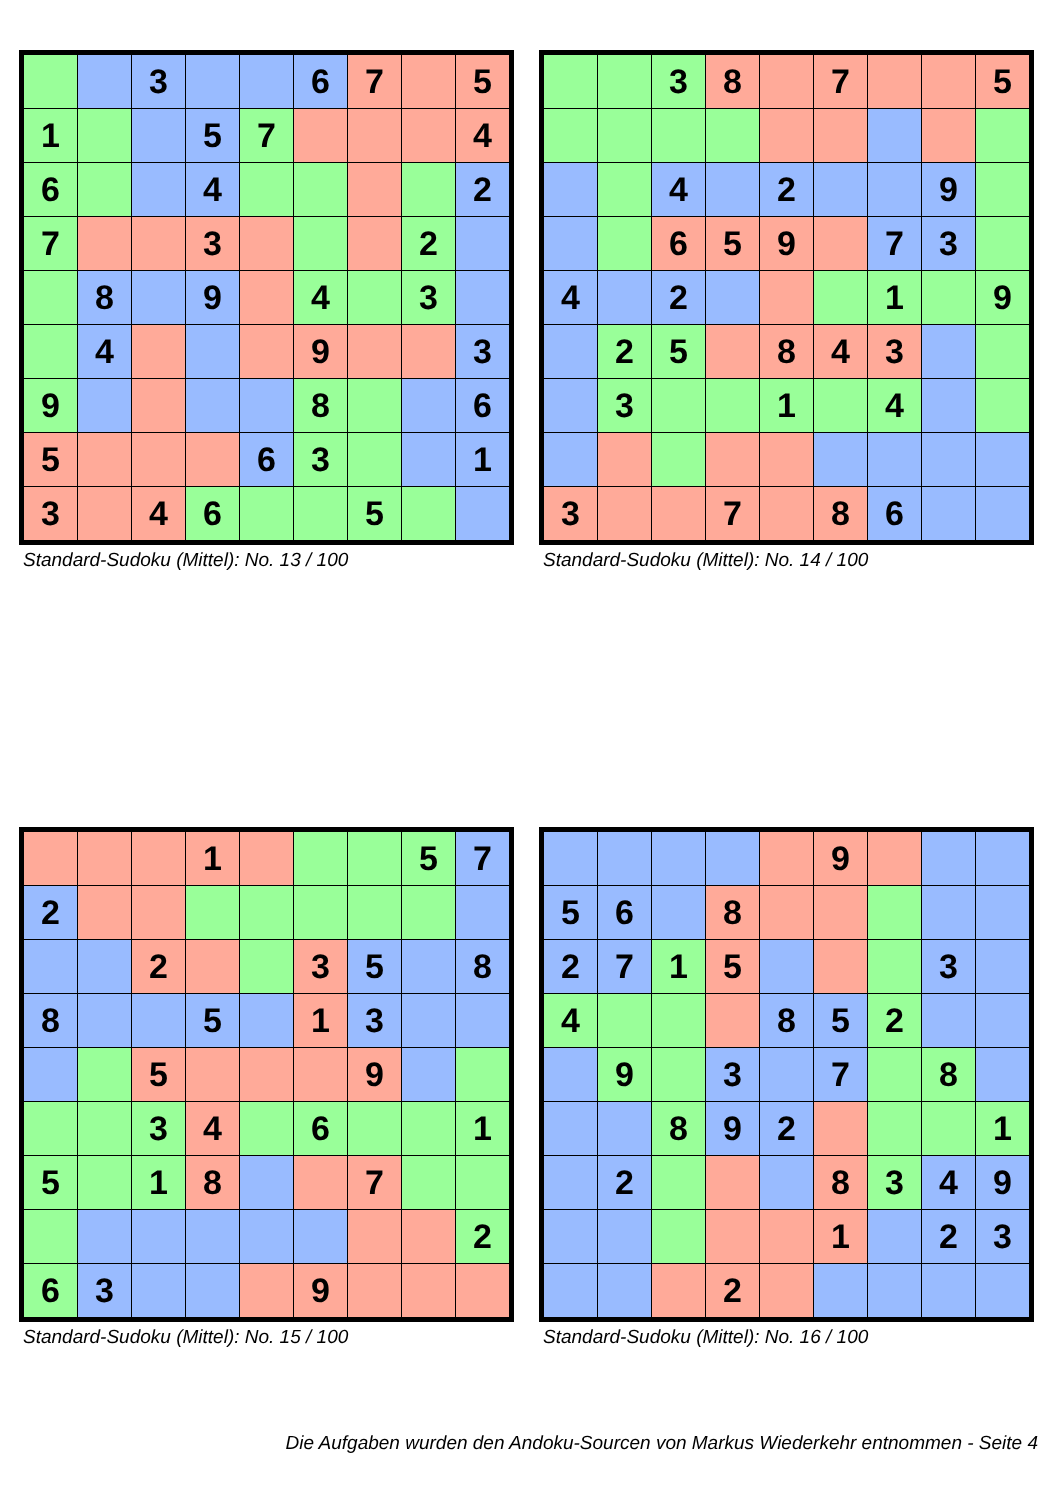| | | 3 | | | 6 | 7 | | 5 |
| 1 | | | 5 | 7 | | | | 4 |
| 6 | | | 4 | | | | | 2 |
| 7 | | | 3 | | | | 2 | |
| | 8 | | 9 | | 4 | | 3 | |
| | 4 | | | | 9 | | | 3 |
| 9 | | | | | 8 | | | 6 |
| 5 | | | | 6 | 3 | | | 1 |
| 3 | | 4 | 6 | | | 5 | | |
Standard-Sudoku (Mittel): No. 13 / 100
| | | 3 | 8 | | 7 | | | 5 |
| | | 4 | | 2 | | | 9 | |
| | | 6 | 5 | 9 | | 7 | 3 | |
| 4 | | 2 | | | | 1 | | 9 |
| | 2 | 5 | | 8 | 4 | 3 | | |
| | 3 | | | 1 | | 4 | | |
| 3 | | | 7 | | 8 | 6 | | |
Standard-Sudoku (Mittel): No. 14 / 100
| | | | 1 | | | | 5 | 7 |
| 2 | | | | | | | | |
| | | 2 | | | 3 | 5 | | 8 |
| 8 | | | 5 | | 1 | 3 | | |
| | | 5 | | | | 9 | | |
| | | 3 | 4 | | 6 | | | 1 |
| 5 | | 1 | 8 | | | 7 | | |
| | | | | | | | | 2 |
| 6 | 3 | | | | 9 | | | |
Standard-Sudoku (Mittel): No. 15 / 100
| | | | | | 9 | | | |
| 5 | 6 | | 8 | | | | | |
| 2 | 7 | 1 | 5 | | | | 3 | |
| 4 | | | | 8 | 5 | 2 | | |
| | 9 | | 3 | | 7 | | 8 | |
| | | 8 | 9 | 2 | | | | 1 |
| | 2 | | | | 8 | 3 | 4 | 9 |
| | | | | | 1 | | 2 | 3 |
| | | | 2 | | | | | |
Standard-Sudoku (Mittel): No. 16 / 100
Die Aufgaben wurden den Andoku-Sourcen von Markus Wiederkehr entnommen - Seite 4